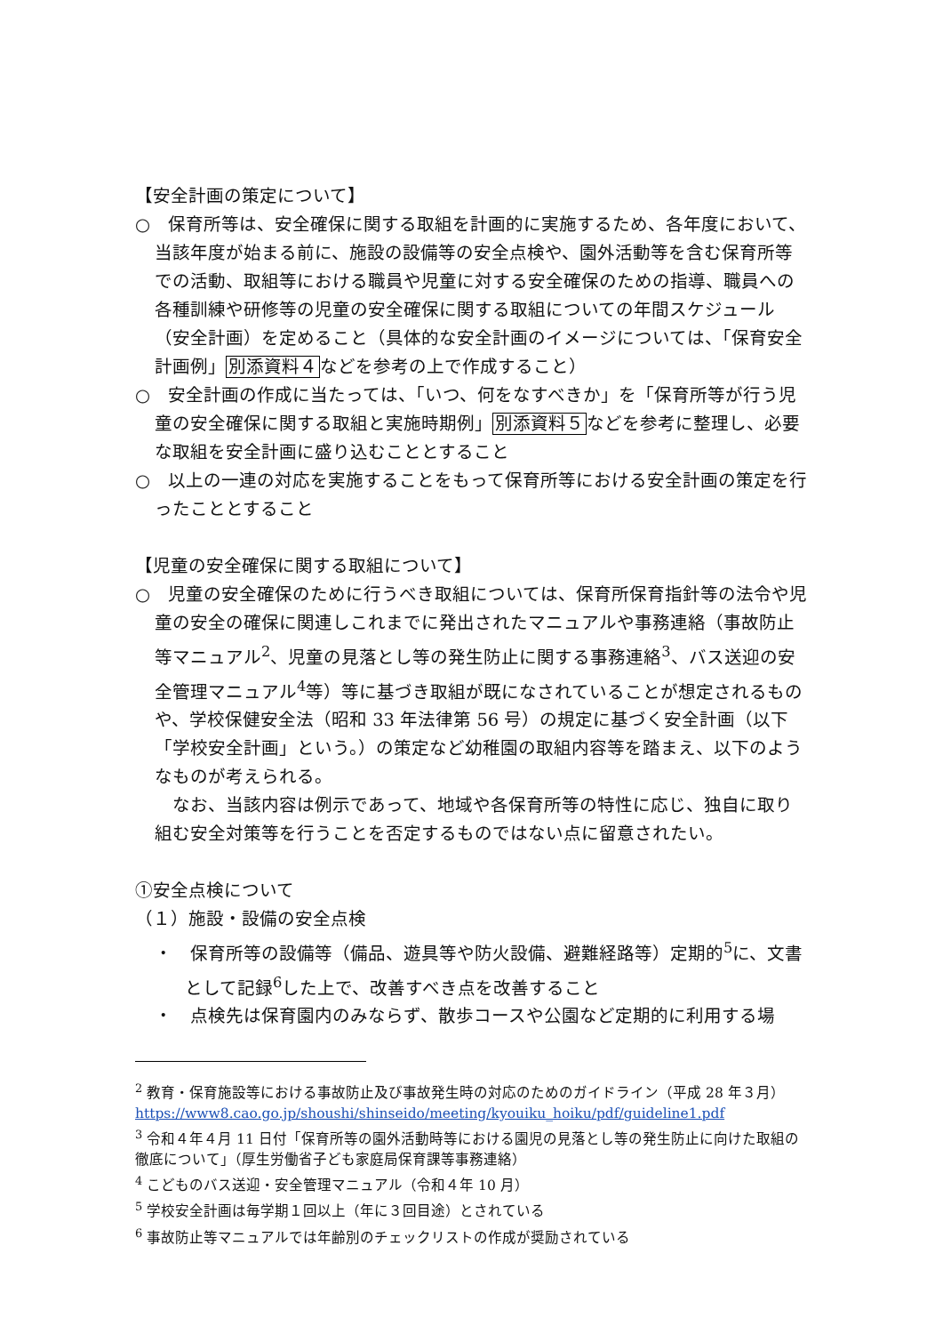【安全計画の策定について】
○　保育所等は、安全確保に関する取組を計画的に実施するため、各年度において、当該年度が始まる前に、施設の設備等の安全点検や、園外活動等を含む保育所等での活動、取組等における職員や児童に対する安全確保のための指導、職員への各種訓練や研修等の児童の安全確保に関する取組についての年間スケジュール（安全計画）を定めること（具体的な安全計画のイメージについては、「保育安全計画例」別添資料４などを参考の上で作成すること）
○　安全計画の作成に当たっては、「いつ、何をなすべきか」を「保育所等が行う児童の安全確保に関する取組と実施時期例」別添資料５などを参考に整理し、必要な取組を安全計画に盛り込むこととすること
○　以上の一連の対応を実施することをもって保育所等における安全計画の策定を行ったこととすること
【児童の安全確保に関する取組について】
○　児童の安全確保のために行うべき取組については、保育所保育指針等の法令や児童の安全の確保に関連しこれまでに発出されたマニュアルや事務連絡（事故防止等マニュアル<sup>2</sup>、児童の見落とし等の発生防止に関する事務連絡<sup>3</sup>、バス送迎の安全管理マニュアル<sup>4</sup>等）等に基づき取組が既になされていることが想定されるものや、学校保健安全法（昭和 33 年法律第 56 号）の規定に基づく安全計画（以下「学校安全計画」という。）の策定など幼稚園の取組内容等を踏まえ、以下のようなものが考えられる。
　なお、当該内容は例示であって、地域や各保育所等の特性に応じ、独自に取り組む安全対策等を行うことを否定するものではない点に留意されたい。
①安全点検について
（１）施設・設備の安全点検
・　保育所等の設備等（備品、遊具等や防火設備、避難経路等）定期的<sup>5</sup>に、文書として記録<sup>6</sup>した上で、改善すべき点を改善すること
・　点検先は保育園内のみならず、散歩コースや公園など定期的に利用する場
<sup>2</sup> 教育・保育施設等における事故防止及び事故発生時の対応のためのガイドライン（平成 28 年３月）https://www8.cao.go.jp/shoushi/shinseido/meeting/kyouiku_hoiku/pdf/guideline1.pdf
<sup>3</sup> 令和４年４月 11 日付「保育所等の園外活動時等における園児の見落とし等の発生防止に向けた取組の徹底について」（厚生労働省子ども家庭局保育課等事務連絡）
<sup>4</sup> こどものバス送迎・安全管理マニュアル（令和４年 10 月）
<sup>5</sup> 学校安全計画は毎学期１回以上（年に３回目途）とされている
<sup>6</sup> 事故防止等マニュアルでは年齢別のチェックリストの作成が奨励されている